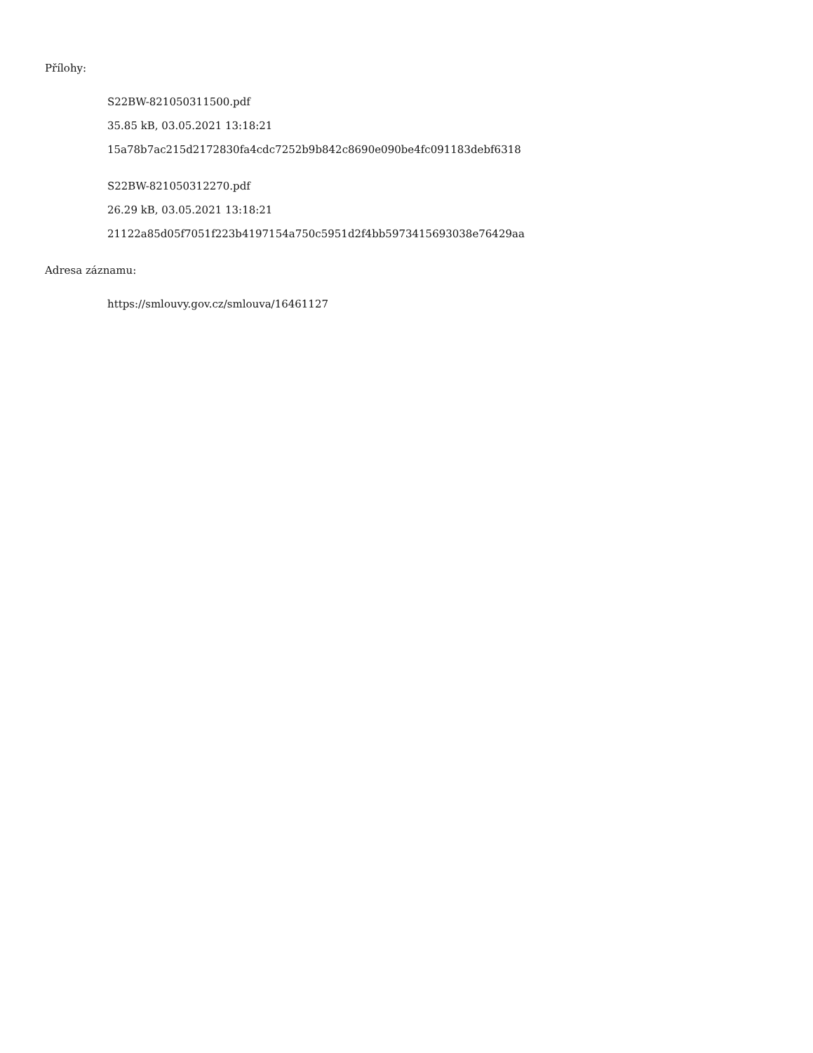Přílohy:
S22BW-821050311500.pdf
35.85 kB, 03.05.2021 13:18:21
15a78b7ac215d2172830fa4cdc7252b9b842c8690e090be4fc091183debf6318
S22BW-821050312270.pdf
26.29 kB, 03.05.2021 13:18:21
21122a85d05f7051f223b4197154a750c5951d2f4bb5973415693038e76429aa
Adresa záznamu:
https://smlouvy.gov.cz/smlouva/16461127